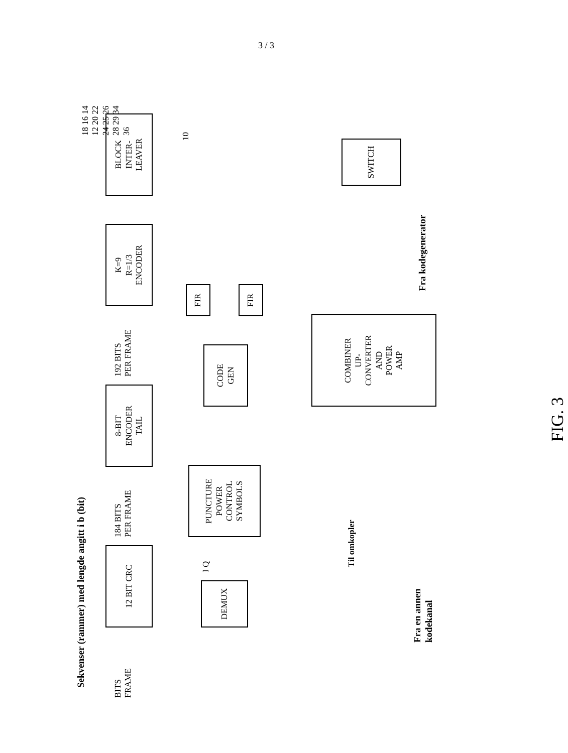3 / 3
Sekvenser (rammer) med lengde angitt i b (bit)
BITS
FRAME
12 BIT CRC
184 BITS
PER FRAME
8-BIT
ENCODER
TAIL
192 BITS
PER FRAME
K=9
R=1/3
ENCODER
BLOCK
INTER-
LEAVER
DEMUX I Q
PUNCTURE
POWER
CONTROL
SYMBOLS
CODE
GEN
FIR
FIR
Til omkopler
COMBINER
UP-
CONVERTER
AND
POWER
AMP
SWITCH
Fra kodegenerator
Fra en annen
kodekanal
10
18 16 14 12 20 22 24 25 26 28 29 34 36
FIG. 3